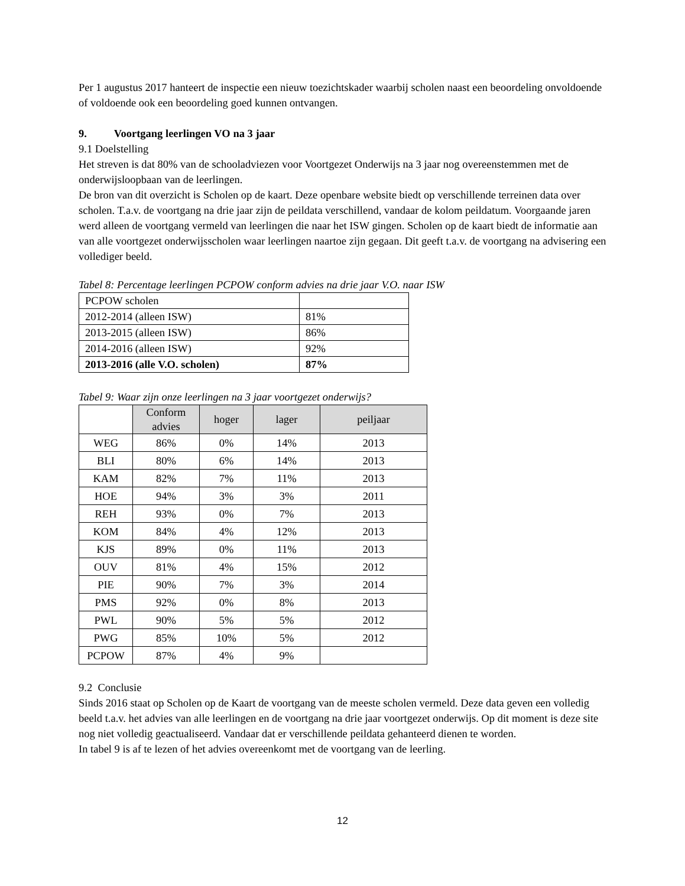Per 1 augustus 2017 hanteert de inspectie een nieuw toezichtskader waarbij scholen naast een beoordeling onvoldoende of voldoende ook een beoordeling goed kunnen ontvangen.
9. Voortgang leerlingen VO na 3 jaar
9.1 Doelstelling
Het streven is dat 80% van de schooladviezen voor Voortgezet Onderwijs na 3 jaar nog overeenstemmen met de onderwijsloopbaan van de leerlingen.
De bron van dit overzicht is Scholen op de kaart. Deze openbare website biedt op verschillende terreinen data over scholen. T.a.v. de voortgang na drie jaar zijn de peildata verschillend, vandaar de kolom peildatum. Voorgaande jaren werd alleen de voortgang vermeld van leerlingen die naar het ISW gingen. Scholen op de kaart biedt de informatie aan van alle voortgezet onderwijsscholen waar leerlingen naartoe zijn gegaan. Dit geeft t.a.v. de voortgang na advisering een vollediger beeld.
Tabel 8: Percentage leerlingen PCPOW conform advies na drie jaar V.O. naar ISW
| PCPOW scholen | |
| 2012-2014 (alleen ISW) | 81% |
| 2013-2015 (alleen ISW) | 86% |
| 2014-2016 (alleen ISW) | 92% |
| 2013-2016 (alle V.O. scholen) | 87% |
Tabel 9: Waar zijn onze leerlingen na 3 jaar voortgezet onderwijs?
| | Conform advies | hoger | lager | peiljaar |
| --- | --- | --- | --- | --- |
| WEG | 86% | 0% | 14% | 2013 |
| BLI | 80% | 6% | 14% | 2013 |
| KAM | 82% | 7% | 11% | 2013 |
| HOE | 94% | 3% | 3% | 2011 |
| REH | 93% | 0% | 7% | 2013 |
| KOM | 84% | 4% | 12% | 2013 |
| KJS | 89% | 0% | 11% | 2013 |
| OUV | 81% | 4% | 15% | 2012 |
| PIE | 90% | 7% | 3% | 2014 |
| PMS | 92% | 0% | 8% | 2013 |
| PWL | 90% | 5% | 5% | 2012 |
| PWG | 85% | 10% | 5% | 2012 |
| PCPOW | 87% | 4% | 9% | |
9.2 Conclusie
Sinds 2016 staat op Scholen op de Kaart de voortgang van de meeste scholen vermeld. Deze data geven een volledig beeld t.a.v. het advies van alle leerlingen en de voortgang na drie jaar voortgezet onderwijs. Op dit moment is deze site nog niet volledig geactualiseerd. Vandaar dat er verschillende peildata gehanteerd dienen te worden.
In tabel 9 is af te lezen of het advies overeenkomt met de voortgang van de leerling.
12